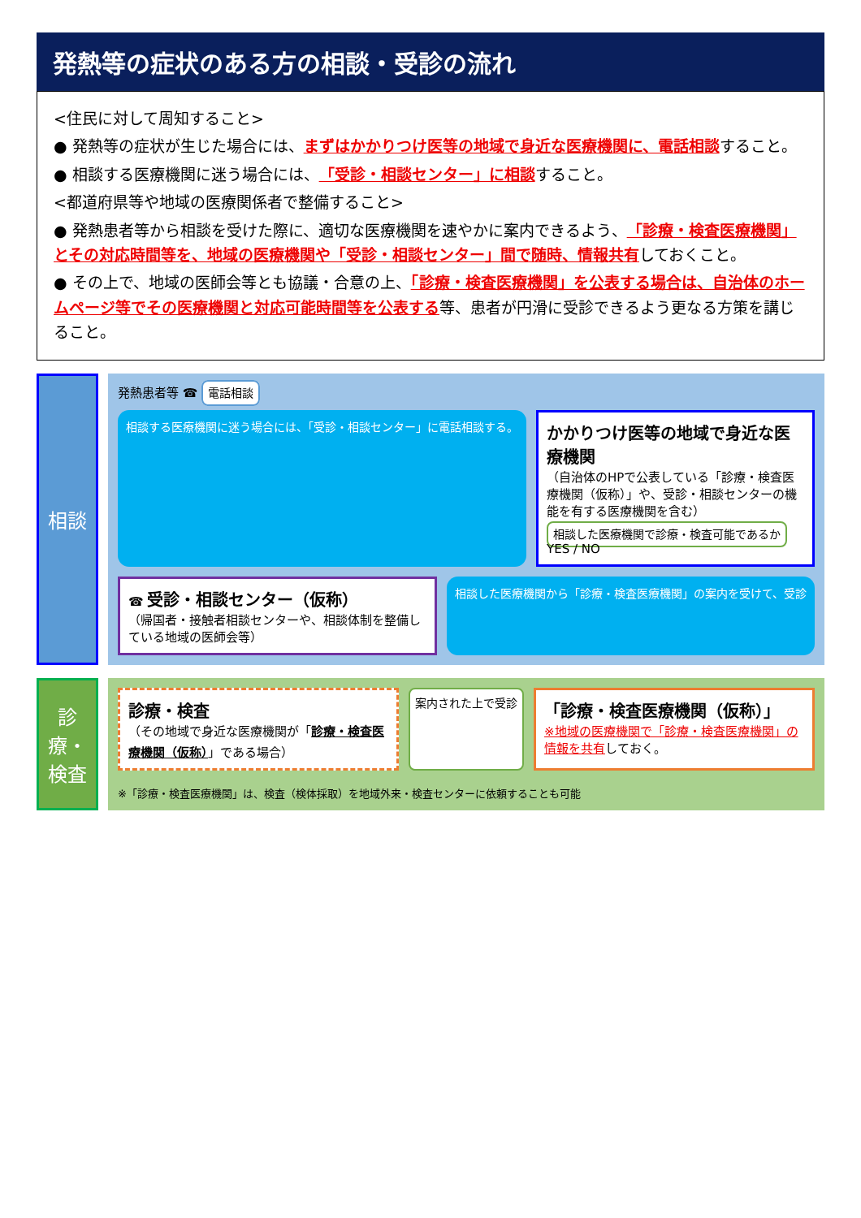発熱等の症状のある方の相談・受診の流れ
<住民に対して周知すること>
● 発熱等の症状が生じた場合には、まずはかかりつけ医等の地域で身近な医療機関に、電話相談すること。
● 相談する医療機関に迷う場合には、「受診・相談センター」に相談すること。
<都道府県等や地域の医療関係者で整備すること>
● 発熱患者等から相談を受けた際に、適切な医療機関を速やかに案内できるよう、「診療・検査医療機関」とその対応時間等を、地域の医療機関や「受診・相談センター」間で随時、情報共有しておくこと。
● その上で、地域の医師会等とも協議・合意の上、「診療・検査医療機関」を公表する場合は、自治体のホームページ等でその医療機関と対応可能時間等を公表する等、患者が円滑に受診できるよう更なる方策を講じること。
相談
発熱患者等 ☎ 電話相談
相談する医療機関に迷う場合には、「受診・相談センター」に電話相談する。
かかりつけ医等の地域で身近な医療機関
（自治体のHPで公表している「診療・検査医療機関（仮称）」や、受診・相談センターの機能を有する医療機関を含む）
相談した医療機関で診療・検査可能であるか YES / NO
☎ 受診・相談センター（仮称）
（帰国者・接触者相談センターや、相談体制を整備している地域の医師会等）
相談した医療機関から「診療・検査医療機関」の案内を受けて、受診
診療・検査
診療・検査
（その地域で身近な医療機関が「診療・検査医療機関（仮称）」である場合）
案内された上で受診
「診療・検査医療機関（仮称）」
※地域の医療機関で「診療・検査医療機関」の情報を共有しておく。
※「診療・検査医療機関」は、検査（検体採取）を地域外来・検査センターに依頼することも可能